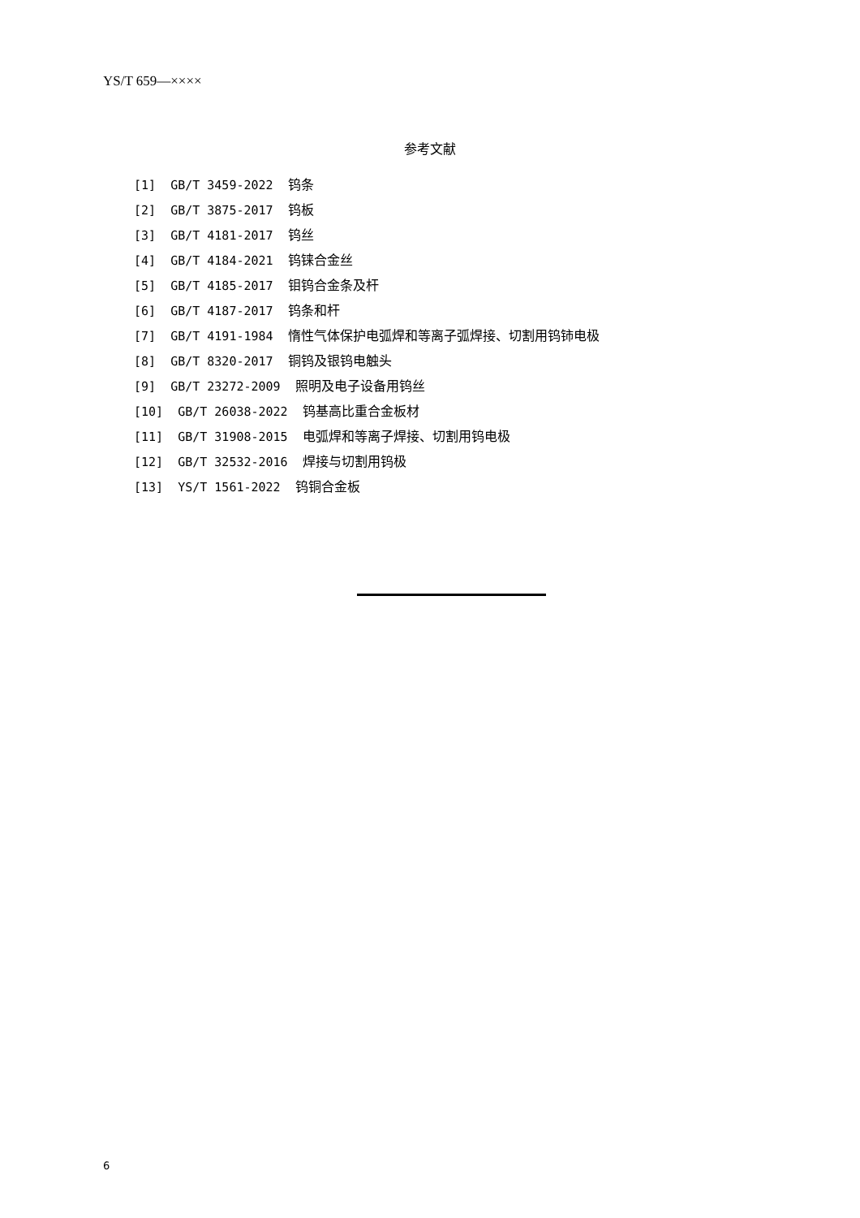YS/T 659—××××
参考文献
[1] GB/T 3459-2022 钨条
[2] GB/T 3875-2017 钨板
[3] GB/T 4181-2017 钨丝
[4] GB/T 4184-2021 钨铼合金丝
[5] GB/T 4185-2017 钼钨合金条及杆
[6] GB/T 4187-2017 钨条和杆
[7] GB/T 4191-1984 惰性气体保护电弧焊和等离子弧焊接、切割用钨铈电极
[8] GB/T 8320-2017 铜钨及银钨电触头
[9] GB/T 23272-2009 照明及电子设备用钨丝
[10] GB/T 26038-2022 钨基高比重合金板材
[11] GB/T 31908-2015 电弧焊和等离子焊接、切割用钨电极
[12] GB/T 32532-2016 焊接与切割用钨极
[13] YS/T 1561-2022 钨铜合金板
6